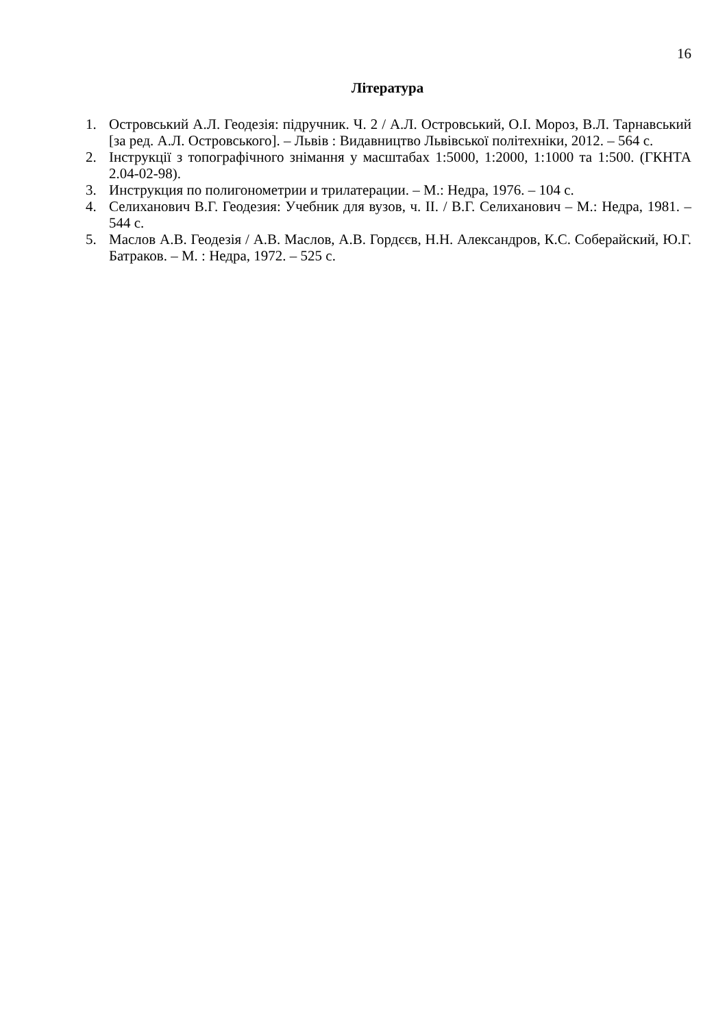16
Література
1. Островський А.Л. Геодезія: підручник. Ч. 2 / А.Л. Островський, О.І. Мороз, В.Л. Тарнавський [за ред. А.Л. Островського]. – Львів : Видавництво Львівської політехніки, 2012. – 564 с.
2. Інструкції з топографічного знімання у масштабах 1:5000, 1:2000, 1:1000 та 1:500. (ГКНТА 2.04-02-98).
3. Инструкция по полигонометрии и трилатерации. – М.: Недра, 1976. – 104 с.
4. Селиханович В.Г. Геодезия: Учебник для вузов, ч. II. / В.Г. Селиханович – М.: Недра, 1981. – 544 с.
5. Маслов А.В. Геодезія / А.В. Маслов, А.В. Гордєєв, Н.Н. Александров, К.С. Соберайский, Ю.Г. Батраков. – М. : Недра, 1972. – 525 с.